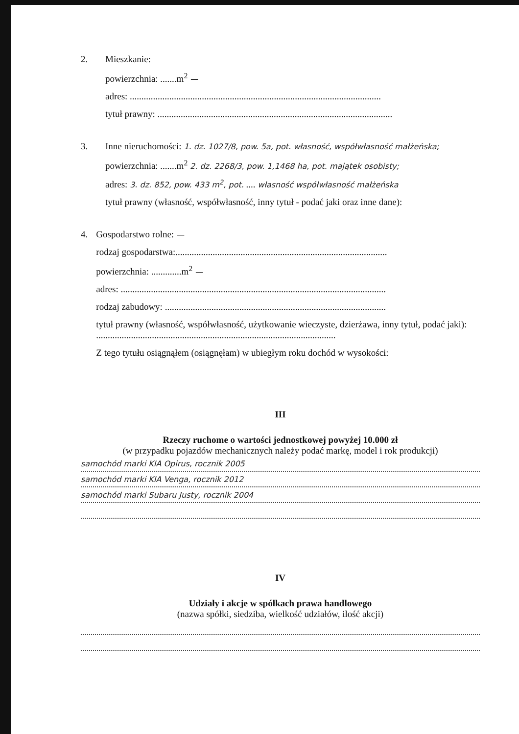2. Mieszkanie:
powierzchnia: .......m<sup>2</sup> —
adres: ............................................................................................................
tytuł prawny: .....................................................................................................
3. Inne nieruchomości: 1. dz. 1027/8, pow. 5a, pot. własność, współwłasność małżeńska;
powierzchnia: .......m<sup>2</sup> 2. dz. 2268/3, pow. 1,1468 ha, pot. majątek osobisty;
adres: 3. dz. 852, pow. 433 m<sup>2</sup>, pot. .... własność współwłasność małżeńska
tytuł prawny (własność, współwłasność, inny tytuł - podać jaki oraz inne dane):
4. Gospodarstwo rolne: —
rodzaj gospodarstwa:...........................................................................................
powierzchnia: .............m<sup>2</sup> —
adres: ..................................................................................................................
rodzaj zabudowy: ...............................................................................................
tytuł prawny (własność, współwłasność, użytkowanie wieczyste, dzierżawa, inny tytuł, podać jaki): .......................................................................................................
Z tego tytułu osiągnąłem (osiągnęłam) w ubiegłym roku dochód w wysokości:
III
Rzeczy ruchome o wartości jednostkowej powyżej 10.000 zł
(w przypadku pojazdów mechanicznych należy podać markę, model i rok produkcji)
samochód marki KIA Opirus, rocznik 2005
samochód marki KIA Venga, rocznik 2012
samochód marki Subaru Justy, rocznik 2004
IV
Udziały i akcje w spółkach prawa handlowego
(nazwa spółki, siedziba, wielkość udziałów, ilość akcji)